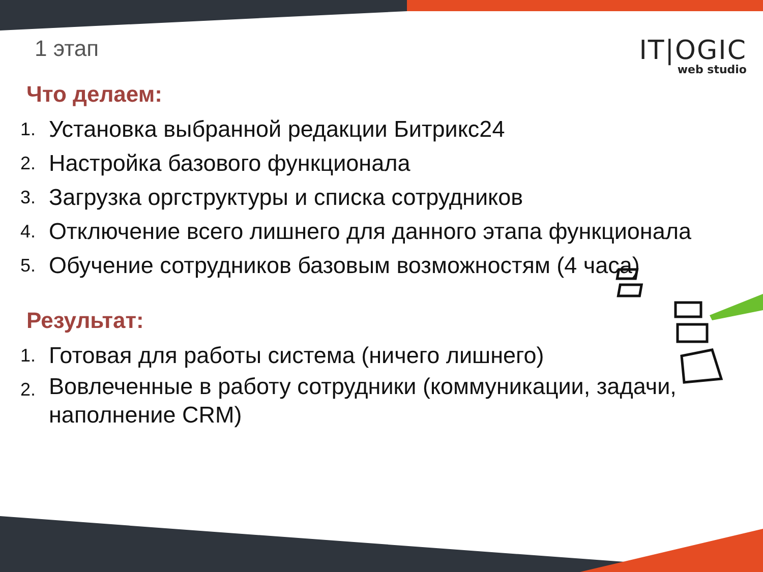1 этап
IT|OGIC
web studio
Что делаем:
1. Установка выбранной редакции Битрикс24
2. Настройка базового функционала
3. Загрузка оргструктуры и списка сотрудников
4. Отключение всего лишнего для данного этапа функционала
5. Обучение сотрудников базовым возможностям (4 часа)
Результат:
1. Готовая для работы система (ничего лишнего)
2. Вовлеченные в работу сотрудники (коммуникации, задачи, наполнение CRM)